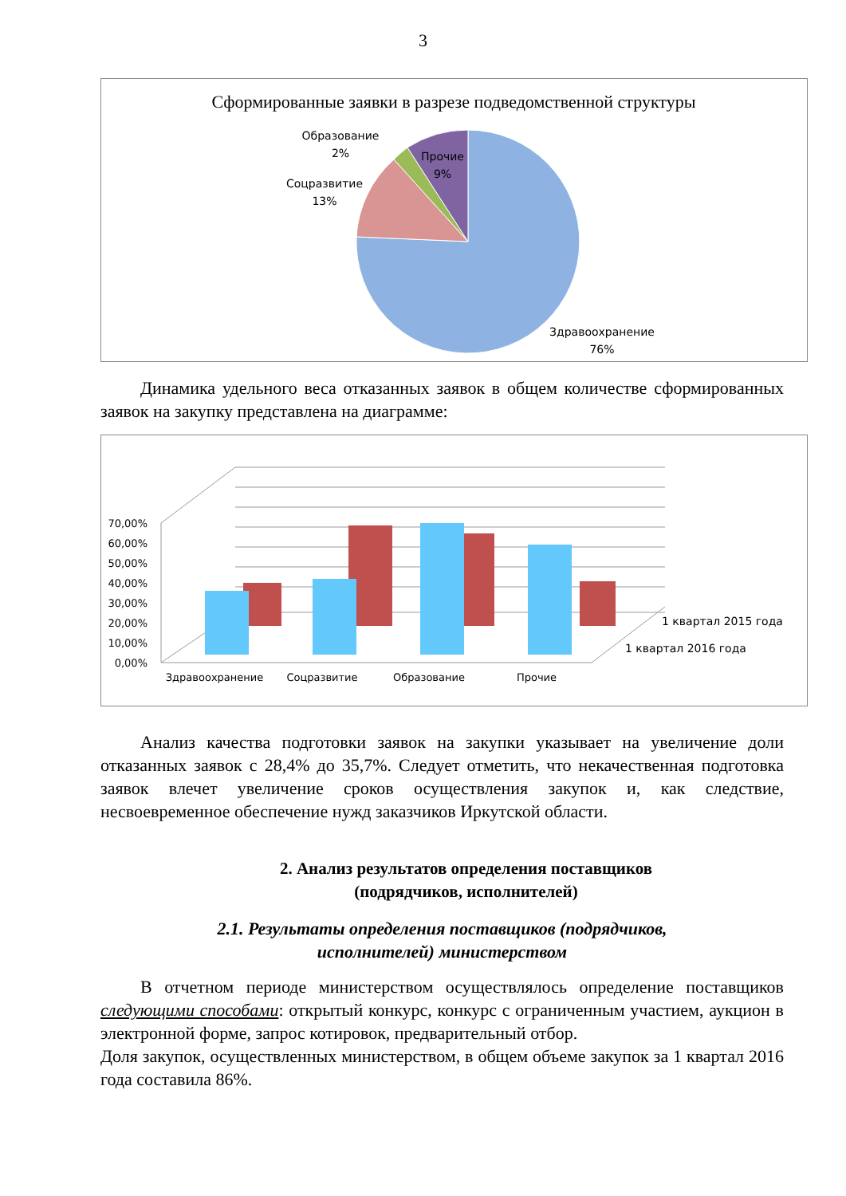3
Сформированные заявки в разрезе подведомственной структуры
Образование
2%
Прочие
9%
Соцразвитие
13%
Здравоохранение
76%
Динамика удельного веса отказанных заявок в общем количестве сформированных заявок на закупку представлена на диаграмме:
70,00%
60,00%
50,00%
40,00%
30,00%
20,00%
10,00%
0,00%
Здравоохранение
Соцразвитие
Образование
Прочие
1 квартал 2015 года
1 квартал 2016 года
Анализ качества подготовки заявок на закупки указывает на увеличение доли отказанных заявок с 28,4% до 35,7%. Следует отметить, что некачественная подготовка заявок влечет увеличение сроков осуществления закупок и, как следствие, несвоевременное обеспечение нужд заказчиков Иркутской области.
2. Анализ результатов определения поставщиков
(подрядчиков, исполнителей)
2.1. Результаты определения поставщиков (подрядчиков,
исполнителей) министерством
В отчетном периоде министерством осуществлялось определение поставщиков следующими способами: открытый конкурс, конкурс с ограниченным участием, аукцион в электронной форме, запрос котировок, предварительный отбор.
Доля закупок, осуществленных министерством, в общем объеме закупок за 1 квартал 2016 года составила 86%.